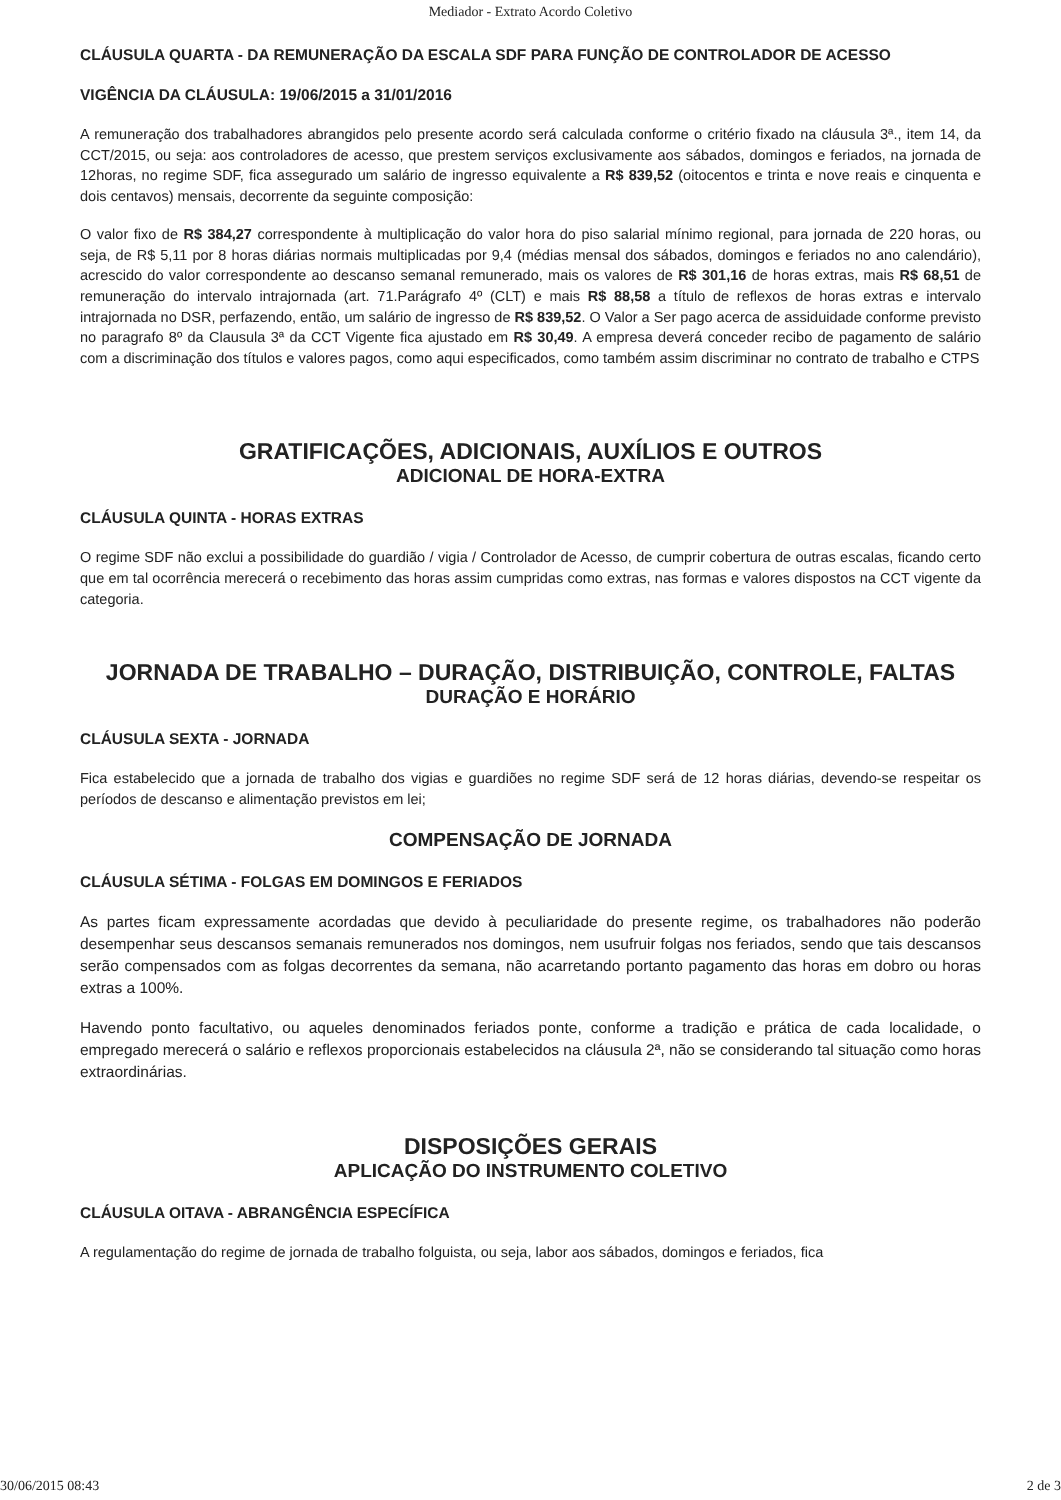Mediador - Extrato Acordo Coletivo
CLÁUSULA QUARTA - DA REMUNERAÇÃO DA ESCALA SDF PARA FUNÇÃO DE CONTROLADOR DE ACESSO
VIGÊNCIA DA CLÁUSULA: 19/06/2015 a 31/01/2016
A remuneração dos trabalhadores abrangidos pelo presente acordo será calculada conforme o critério fixado na cláusula 3ª., item 14, da CCT/2015, ou seja: aos controladores de acesso, que prestem serviços exclusivamente aos sábados, domingos e feriados, na jornada de 12horas, no regime SDF, fica assegurado um salário de ingresso equivalente a R$ 839,52 (oitocentos e trinta e nove reais e cinquenta e dois centavos) mensais, decorrente da seguinte composição:
O valor fixo de R$ 384,27 correspondente à multiplicação do valor hora do piso salarial mínimo regional, para jornada de 220 horas, ou seja, de R$ 5,11 por 8 horas diárias normais multiplicadas por 9,4 (médias mensal dos sábados, domingos e feriados no ano calendário), acrescido do valor correspondente ao descanso semanal remunerado, mais os valores de R$ 301,16 de horas extras, mais R$ 68,51 de remuneração do intervalo intrajornada (art. 71.Parágrafo 4º (CLT) e mais R$ 88,58 a título de reflexos de horas extras e intervalo intrajornada no DSR, perfazendo, então, um salário de ingresso de R$ 839,52. O Valor a Ser pago acerca de assiduidade conforme previsto no paragrafo 8º da Clausula 3ª da CCT Vigente fica ajustado em R$ 30,49. A empresa deverá conceder recibo de pagamento de salário com a discriminação dos títulos e valores pagos, como aqui especificados, como também assim discriminar no contrato de trabalho e CTPS
GRATIFICAÇÕES, ADICIONAIS, AUXÍLIOS E OUTROS
ADICIONAL DE HORA-EXTRA
CLÁUSULA QUINTA - HORAS EXTRAS
O regime SDF não exclui a possibilidade do guardião / vigia / Controlador de Acesso, de cumprir cobertura de outras escalas, ficando certo que em tal ocorrência merecerá o recebimento das horas assim cumpridas como extras, nas formas e valores dispostos na CCT vigente da categoria.
JORNADA DE TRABALHO – DURAÇÃO, DISTRIBUIÇÃO, CONTROLE, FALTAS
DURAÇÃO E HORÁRIO
CLÁUSULA SEXTA - JORNADA
Fica estabelecido que a jornada de trabalho dos vigias e guardiões no regime SDF será de 12 horas diárias, devendo-se respeitar os períodos de descanso e alimentação previstos em lei;
COMPENSAÇÃO DE JORNADA
CLÁUSULA SÉTIMA - FOLGAS EM DOMINGOS E FERIADOS
As partes ficam expressamente acordadas que devido à peculiaridade do presente regime, os trabalhadores não poderão desempenhar seus descansos semanais remunerados nos domingos, nem usufruir folgas nos feriados, sendo que tais descansos serão compensados com as folgas decorrentes da semana, não acarretando portanto pagamento das horas em dobro ou horas extras a 100%.
Havendo ponto facultativo, ou aqueles denominados feriados ponte, conforme a tradição e prática de cada localidade, o empregado merecerá o salário e reflexos proporcionais estabelecidos na cláusula 2ª, não se considerando tal situação como horas extraordinárias.
DISPOSIÇÕES GERAIS
APLICAÇÃO DO INSTRUMENTO COLETIVO
CLÁUSULA OITAVA - ABRANGÊNCIA ESPECÍFICA
A regulamentação do regime de jornada de trabalho folguista, ou seja, labor aos sábados, domingos e feriados, fica
30/06/2015 08:43 2 de 3